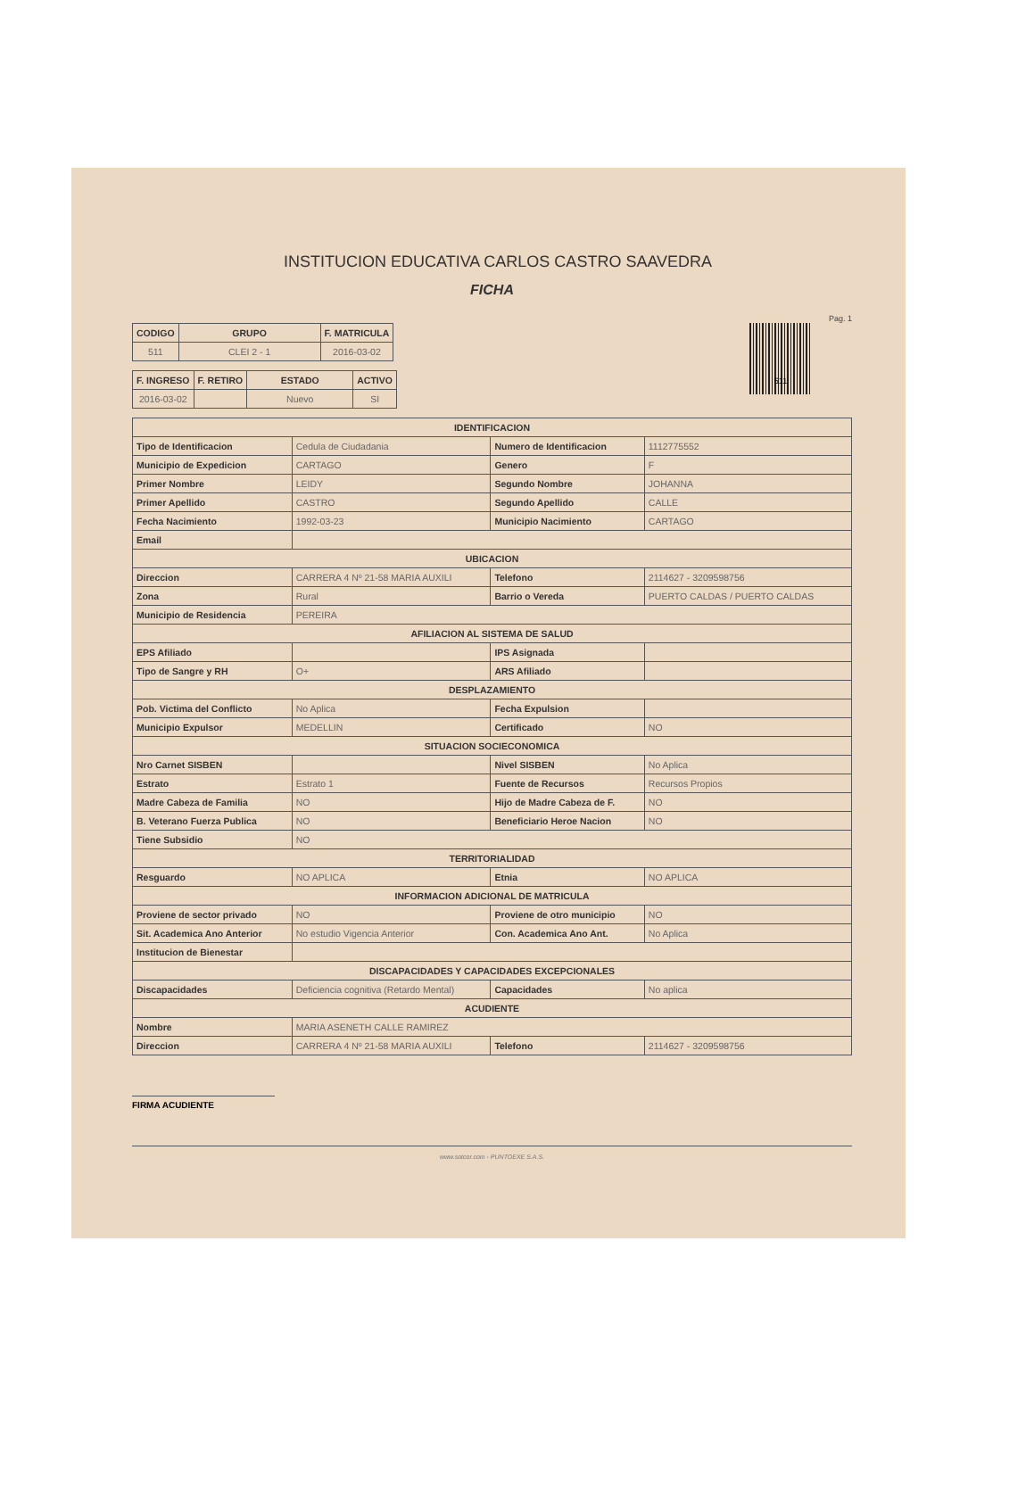INSTITUCION EDUCATIVA CARLOS CASTRO SAAVEDRA
FICHA
Pag. 1
| CODIGO | GRUPO | F. MATRICULA |
| --- | --- | --- |
| 511 | CLEI 2 - 1 | 2016-03-02 |
| F. INGRESO | F. RETIRO | ESTADO | ACTIVO |
| --- | --- | --- | --- |
| 2016-03-02 | | Nuevo | SI |
511
| IDENTIFICACION | | | |
| --- | --- | --- | --- |
| Tipo de Identificacion | Cedula de Ciudadania | Numero de Identificacion | 1112775552 |
| Municipio de Expedicion | CARTAGO | Genero | F |
| Primer Nombre | LEIDY | Segundo Nombre | JOHANNA |
| Primer Apellido | CASTRO | Segundo Apellido | CALLE |
| Fecha Nacimiento | 1992-03-23 | Municipio Nacimiento | CARTAGO |
| Email | | | |
| UBICACION | | | |
| Direccion | CARRERA 4 Nº 21-58 MARIA AUXILI | Telefono | 2114627 - 3209598756 |
| Zona | Rural | Barrio o Vereda | PUERTO CALDAS / PUERTO CALDAS |
| Municipio de Residencia | PEREIRA | | |
| AFILIACION AL SISTEMA DE SALUD | | | |
| EPS Afiliado | | IPS Asignada | |
| Tipo de Sangre y RH | O+ | ARS Afiliado | |
| DESPLAZAMIENTO | | | |
| Pob. Victima del Conflicto | No Aplica | Fecha Expulsion | |
| Municipio Expulsor | MEDELLIN | Certificado | NO |
| SITUACION SOCIECONOMICA | | | |
| Nro Carnet SISBEN | | Nivel SISBEN | No Aplica |
| Estrato | Estrato 1 | Fuente de Recursos | Recursos Propios |
| Madre Cabeza de Familia | NO | Hijo de Madre Cabeza de F. | NO |
| B. Veterano Fuerza Publica | NO | Beneficiario Heroe Nacion | NO |
| Tiene Subsidio | NO | | |
| TERRITORIALIDAD | | | |
| Resguardo | NO APLICA | Etnia | NO APLICA |
| INFORMACION ADICIONAL DE MATRICULA | | | |
| Proviene de sector privado | NO | Proviene de otro municipio | NO |
| Sit. Academica Ano Anterior | No estudio Vigencia Anterior | Con. Academica Ano Ant. | No Aplica |
| Institucion de Bienestar | | | |
| DISCAPACIDADES Y CAPACIDADES EXCEPCIONALES | | | |
| Discapacidades | Deficiencia cognitiva (Retardo Mental) | Capacidades | No aplica |
| ACUDIENTE | | | |
| Nombre | MARIA ASENETH CALLE RAMIREZ | | |
| Direccion | CARRERA 4 Nº 21-58 MARIA AUXILI | Telefono | 2114627 - 3209598756 |
FIRMA ACUDIENTE
www.sotcor.com - PUNTOEXE S.A.S.